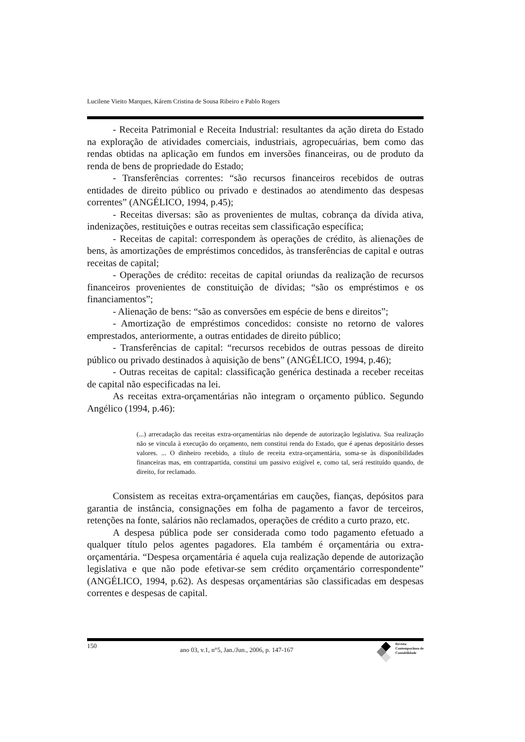Lucilene Vieito Marques, Kárem Cristina de Sousa Ribeiro e Pablo Rogers
- Receita Patrimonial e Receita Industrial: resultantes da ação direta do Estado na exploração de atividades comerciais, industriais, agropecuárias, bem como das rendas obtidas na aplicação em fundos em inversões financeiras, ou de produto da renda de bens de propriedade do Estado;
- Transferências correntes: “são recursos financeiros recebidos de outras entidades de direito público ou privado e destinados ao atendimento das despesas correntes” (ANGÉLICO, 1994, p.45);
- Receitas diversas: são as provenientes de multas, cobrança da dívida ativa, indenizações, restituições e outras receitas sem classificação específica;
- Receitas de capital: correspondem às operações de crédito, às alienações de bens, às amortizações de empréstimos concedidos, às transferências de capital e outras receitas de capital;
- Operações de crédito: receitas de capital oriundas da realização de recursos financeiros provenientes de constituição de dívidas; “são os empréstimos e os financiamentos”;
- Alienação de bens: “são as conversões em espécie de bens e direitos”;
- Amortização de empréstimos concedidos: consiste no retorno de valores emprestados, anteriormente, a outras entidades de direito público;
- Transferências de capital: “recursos recebidos de outras pessoas de direito público ou privado destinados à aquisição de bens” (ANGÉLICO, 1994, p.46);
- Outras receitas de capital: classificação genérica destinada a receber receitas de capital não especificadas na lei.
As receitas extra-orçamentárias não integram o orçamento público. Segundo Angélico (1994, p.46):
(...) arrecadação das receitas extra-orçamentárias não depende de autorização legislativa. Sua realização não se vincula à execução do orçamento, nem constitui renda do Estado, que é apenas depositário desses valores. ... O dinheiro recebido, a título de receita extra-orçamentária, soma-se às disponibilidades financeiras mas, em contrapartida, constitui um passivo exigível e, como tal, será restituído quando, de direito, for reclamado.
Consistem as receitas extra-orçamentárias em cauções, fianças, depósitos para garantia de instância, consignações em folha de pagamento a favor de terceiros, retenções na fonte, salários não reclamados, operações de crédito a curto prazo, etc.
A despesa pública pode ser considerada como todo pagamento efetuado a qualquer título pelos agentes pagadores. Ela também é orçamentária ou extra-orçamentária. “Despesa orçamentária é aquela cuja realização depende de autorização legislativa e que não pode efetivar-se sem crédito orçamentário correspondente” (ANGÉLICO, 1994, p.62). As despesas orçamentárias são classificadas em despesas correntes e despesas de capital.
150 ano 03, v.1, n°5, Jan./Jun., 2006, p. 147-167
Revista
Contemporânea de
Contabilidade